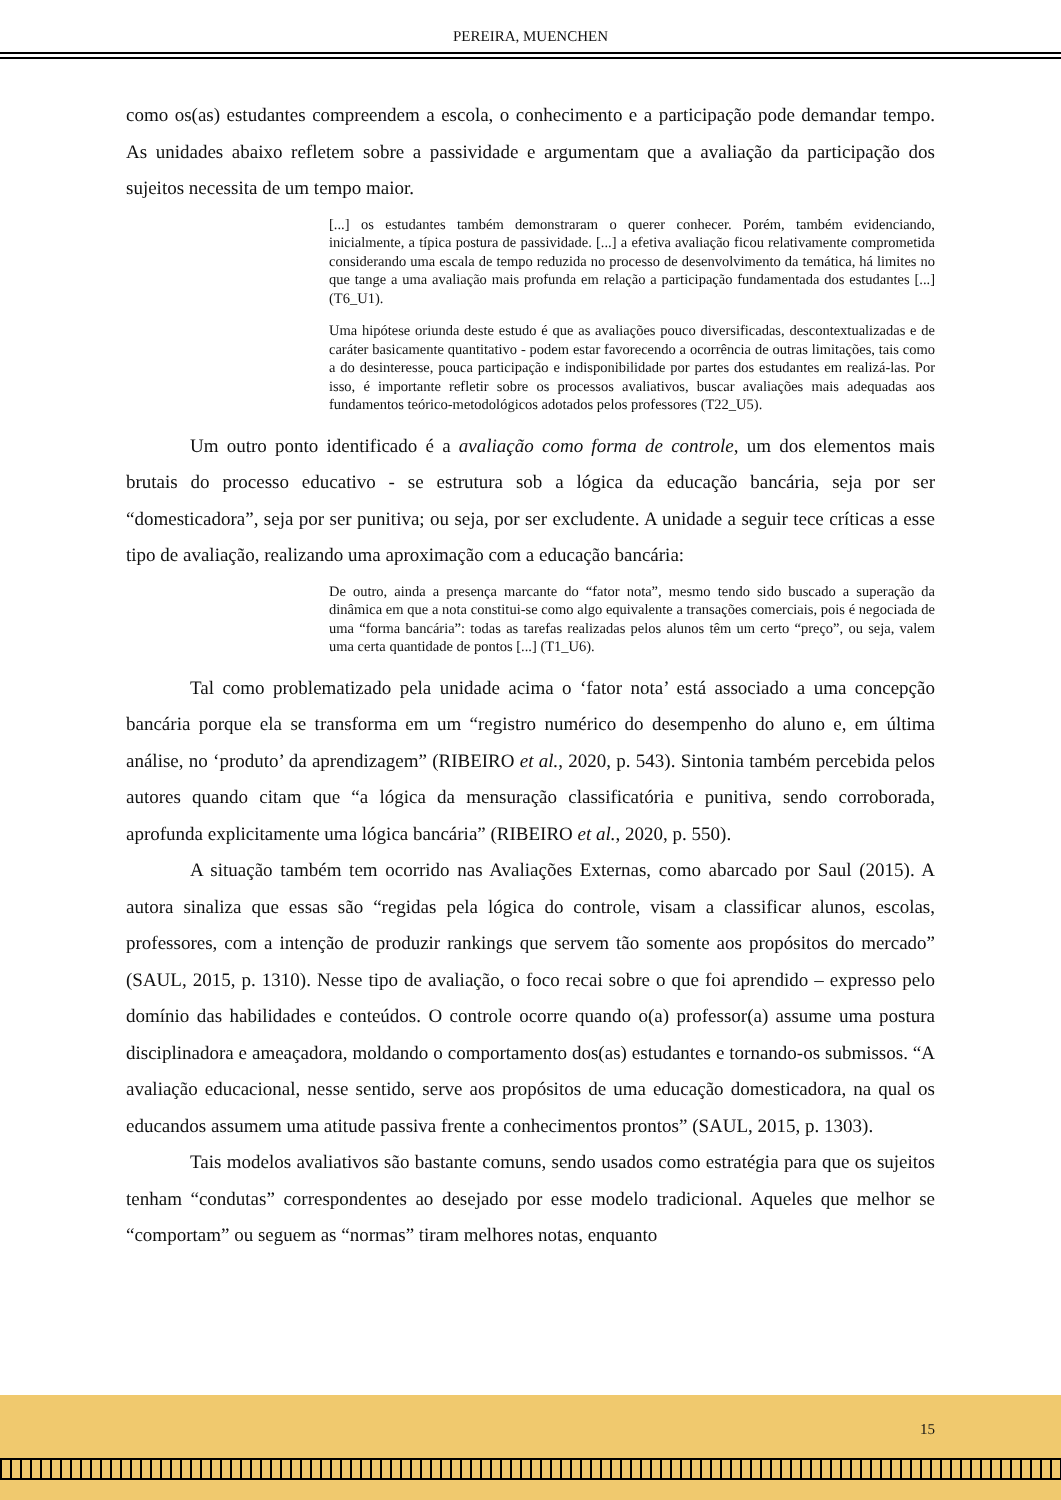PEREIRA, MUENCHEN
como os(as) estudantes compreendem a escola, o conhecimento e a participação pode demandar tempo. As unidades abaixo refletem sobre a passividade e argumentam que a avaliação da participação dos sujeitos necessita de um tempo maior.
[...] os estudantes também demonstraram o querer conhecer. Porém, também evidenciando, inicialmente, a típica postura de passividade. [...] a efetiva avaliação ficou relativamente comprometida considerando uma escala de tempo reduzida no processo de desenvolvimento da temática, há limites no que tange a uma avaliação mais profunda em relação a participação fundamentada dos estudantes [...] (T6_U1).
Uma hipótese oriunda deste estudo é que as avaliações pouco diversificadas, descontextualizadas e de caráter basicamente quantitativo - podem estar favorecendo a ocorrência de outras limitações, tais como a do desinteresse, pouca participação e indisponibilidade por partes dos estudantes em realizá-las. Por isso, é importante refletir sobre os processos avaliativos, buscar avaliações mais adequadas aos fundamentos teórico-metodológicos adotados pelos professores (T22_U5).
Um outro ponto identificado é a avaliação como forma de controle, um dos elementos mais brutais do processo educativo - se estrutura sob a lógica da educação bancária, seja por ser “domesticadora”, seja por ser punitiva; ou seja, por ser excludente. A unidade a seguir tece críticas a esse tipo de avaliação, realizando uma aproximação com a educação bancária:
De outro, ainda a presença marcante do “fator nota”, mesmo tendo sido buscado a superação da dinâmica em que a nota constitui-se como algo equivalente a transações comerciais, pois é negociada de uma “forma bancária”: todas as tarefas realizadas pelos alunos têm um certo “preço”, ou seja, valem uma certa quantidade de pontos [...] (T1_U6).
Tal como problematizado pela unidade acima o ‘fator nota’ está associado a uma concepção bancária porque ela se transforma em um “registro numérico do desempenho do aluno e, em última análise, no ‘produto’ da aprendizagem” (RIBEIRO et al., 2020, p. 543). Sintonia também percebida pelos autores quando citam que “a lógica da mensuração classificatória e punitiva, sendo corroborada, aprofunda explicitamente uma lógica bancária” (RIBEIRO et al., 2020, p. 550).
A situação também tem ocorrido nas Avaliações Externas, como abarcado por Saul (2015). A autora sinaliza que essas são “regidas pela lógica do controle, visam a classificar alunos, escolas, professores, com a intenção de produzir rankings que servem tão somente aos propósitos do mercado” (SAUL, 2015, p. 1310). Nesse tipo de avaliação, o foco recai sobre o que foi aprendido – expresso pelo domínio das habilidades e conteúdos. O controle ocorre quando o(a) professor(a) assume uma postura disciplinadora e ameaçadora, moldando o comportamento dos(as) estudantes e tornando-os submissos. “A avaliação educacional, nesse sentido, serve aos propósitos de uma educação domesticadora, na qual os educandos assumem uma atitude passiva frente a conhecimentos prontos” (SAUL, 2015, p. 1303).
Tais modelos avaliativos são bastante comuns, sendo usados como estratégia para que os sujeitos tenham “condutas” correspondentes ao desejado por esse modelo tradicional. Aqueles que melhor se “comportam” ou seguem as “normas” tiram melhores notas, enquanto
15